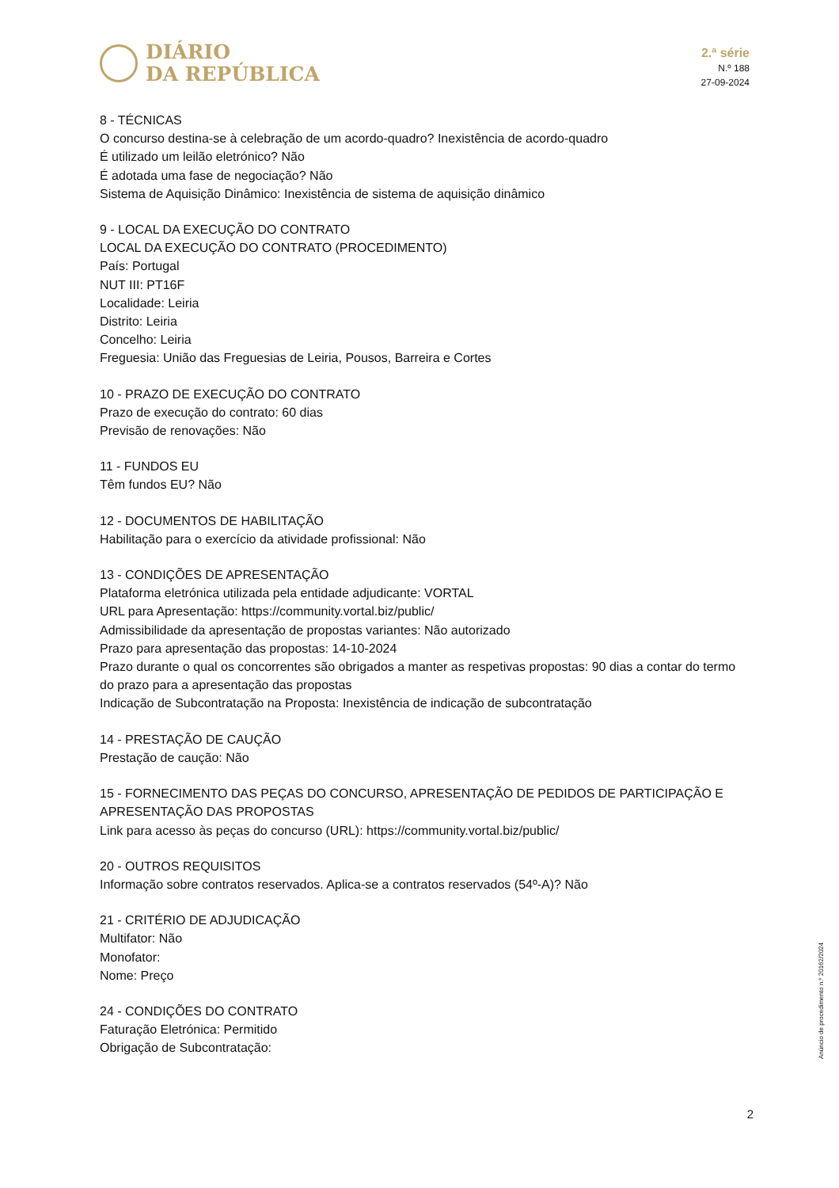DIÁRIO
DA REPÚBLICA
2.ª série
N.º 188
27-09-2024
8 - TÉCNICAS
O concurso destina-se à celebração de um acordo-quadro? Inexistência de acordo-quadro
É utilizado um leilão eletrónico? Não
É adotada uma fase de negociação? Não
Sistema de Aquisição Dinâmico: Inexistência de sistema de aquisição dinâmico
9 - LOCAL DA EXECUÇÃO DO CONTRATO
LOCAL DA EXECUÇÃO DO CONTRATO (PROCEDIMENTO)
País: Portugal
NUT III: PT16F
Localidade: Leiria
Distrito: Leiria
Concelho: Leiria
Freguesia: União das Freguesias de Leiria, Pousos, Barreira e Cortes
10 - PRAZO DE EXECUÇÃO DO CONTRATO
Prazo de execução do contrato: 60 dias
Previsão de renovações: Não
11 - FUNDOS EU
Têm fundos EU? Não
12 - DOCUMENTOS DE HABILITAÇÃO
Habilitação para o exercício da atividade profissional: Não
13 - CONDIÇÕES DE APRESENTAÇÃO
Plataforma eletrónica utilizada pela entidade adjudicante: VORTAL
URL para Apresentação: https://community.vortal.biz/public/
Admissibilidade da apresentação de propostas variantes: Não autorizado
Prazo para apresentação das propostas: 14-10-2024
Prazo durante o qual os concorrentes são obrigados a manter as respetivas propostas: 90 dias a contar do termo do prazo para a apresentação das propostas
Indicação de Subcontratação na Proposta: Inexistência de indicação de subcontratação
14 - PRESTAÇÃO DE CAUÇÃO
Prestação de caução: Não
15 - FORNECIMENTO DAS PEÇAS DO CONCURSO, APRESENTAÇÃO DE PEDIDOS DE PARTICIPAÇÃO E APRESENTAÇÃO DAS PROPOSTAS
Link para acesso às peças do concurso (URL): https://community.vortal.biz/public/
20 - OUTROS REQUISITOS
Informação sobre contratos reservados. Aplica-se a contratos reservados (54º-A)? Não
21 - CRITÉRIO DE ADJUDICAÇÃO
Multifator: Não
Monofator:
Nome: Preço
24 - CONDIÇÕES DO CONTRATO
Faturação Eletrónica: Permitido
Obrigação de Subcontratação:
Anúncio de procedimento n.º 20162/2024
2